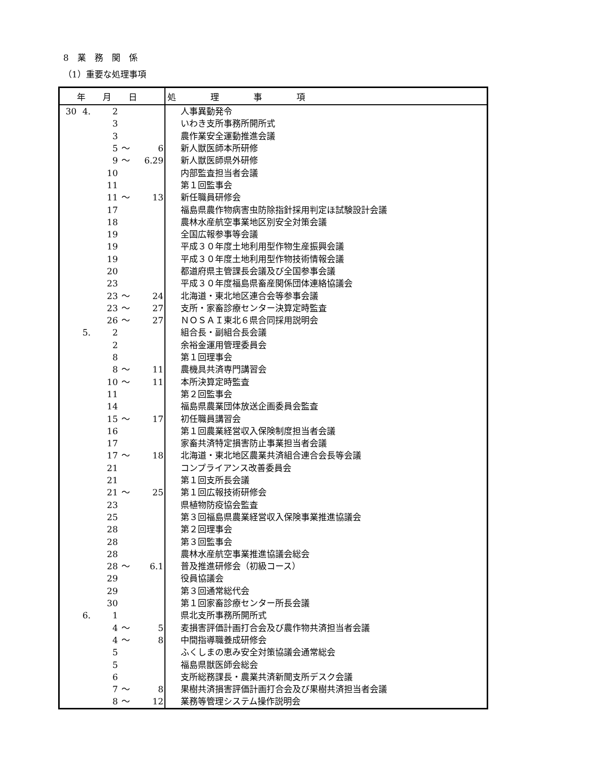8　業　務　関　係
（1）重要な処理事項
| 年 月 日 | 処 理 事 項 |
| --- | --- |
| 30 4. 2 | 人事異動発令 |
| 3 | いわき支所事務所開所式 |
| 3 | 農作業安全運動推進会議 |
| 5 ～ 6 | 新人獣医師本所研修 |
| 9 ～ 6.29 | 新人獣医師県外研修 |
| 10 | 内部監査担当者会議 |
| 11 | 第１回監事会 |
| 11 ～ 13 | 新任職員研修会 |
| 17 | 福島県農作物病害虫防除指針採用判定ほ試験設計会議 |
| 18 | 農林水産航空事業地区別安全対策会議 |
| 19 | 全国広報参事等会議 |
| 19 | 平成３０年度土地利用型作物生産振興会議 |
| 19 | 平成３０年度土地利用型作物技術情報会議 |
| 20 | 都道府県主管課長会議及び全国参事会議 |
| 23 | 平成３０年度福島県畜産関係団体連絡協議会 |
| 23 ～ 24 | 北海道・東北地区連合会等参事会議 |
| 23 ～ 27 | 支所・家畜診療センター決算定時監査 |
| 26 ～ 27 | ＮＯＳＡＩ東北６県合同採用説明会 |
| 5. 2 | 組合長・副組合長会議 |
| 2 | 余裕金運用管理委員会 |
| 8 | 第１回理事会 |
| 8 ～ 11 | 農機具共済専門講習会 |
| 10 ～ 11 | 本所決算定時監査 |
| 11 | 第２回監事会 |
| 14 | 福島県農業団体放送企画委員会監査 |
| 15 ～ 17 | 初任職員講習会 |
| 16 | 第１回農業経営収入保険制度担当者会議 |
| 17 | 家畜共済特定損害防止事業担当者会議 |
| 17 ～ 18 | 北海道・東北地区農業共済組合連合会長等会議 |
| 21 | コンプライアンス改善委員会 |
| 21 | 第１回支所長会議 |
| 21 ～ 25 | 第１回広報技術研修会 |
| 23 | 県植物防疫協会監査 |
| 25 | 第３回福島県農業経営収入保険事業推進協議会 |
| 28 | 第２回理事会 |
| 28 | 第３回監事会 |
| 28 | 農林水産航空事業推進協議会総会 |
| 28 ～ 6.1 | 普及推進研修会（初級コース） |
| 29 | 役員協議会 |
| 29 | 第３回通常総代会 |
| 30 | 第１回家畜診療センター所長会議 |
| 6. 1 | 県北支所事務所開所式 |
| 4 ～ 5 | 麦損害評価計画打合会及び農作物共済担当者会議 |
| 4 ～ 8 | 中間指導職養成研修会 |
| 5 | ふくしまの恵み安全対策協議会通常総会 |
| 5 | 福島県獣医師会総会 |
| 6 | 支所総務課長・農業共済新聞支所デスク会議 |
| 7 ～ 8 | 果樹共済損害評価計画打合会及び果樹共済担当者会議 |
| 8 ～ 12 | 業務等管理システム操作説明会 |